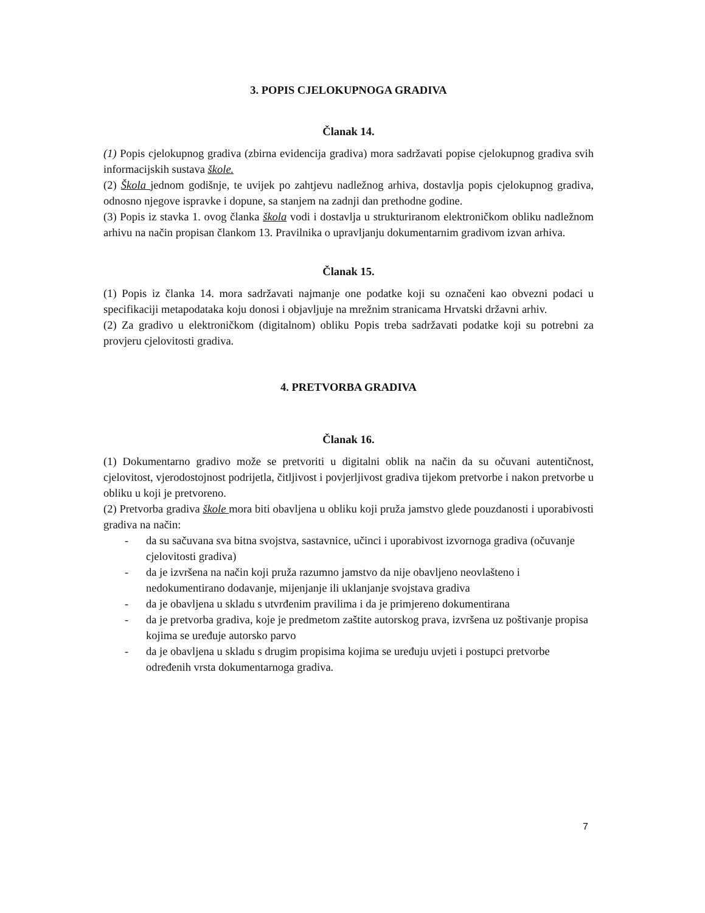3. POPIS CJELOKUPNOGA GRADIVA
Članak 14.
(1) Popis cjelokupnog gradiva (zbirna evidencija gradiva) mora sadržavati popise cjelokupnog gradiva svih informacijskih sustava škole.
(2) Škola jednom godišnje, te uvijek po zahtjevu nadležnog arhiva, dostavlja popis cjelokupnog gradiva, odnosno njegove ispravke i dopune, sa stanjem na zadnji dan prethodne godine.
(3) Popis iz stavka 1. ovog članka škola vodi i dostavlja u strukturiranom elektroničkom obliku nadležnom arhivu na način propisan člankom 13. Pravilnika o upravljanju dokumentarnim gradivom izvan arhiva.
Članak 15.
(1) Popis iz članka 14. mora sadržavati najmanje one podatke koji su označeni kao obvezni podaci u specifikaciji metapodataka koju donosi i objavljuje na mrežnim stranicama Hrvatski državni arhiv.
(2) Za gradivo u elektroničkom (digitalnom) obliku Popis treba sadržavati podatke koji su potrebni za provjeru cjelovitosti gradiva.
4. PRETVORBA GRADIVA
Članak 16.
(1) Dokumentarno gradivo može se pretvoriti u digitalni oblik na način da su očuvani autentičnost, cjelovitost, vjerodostojnost podrijetla, čitljivost i povjerljivost gradiva tijekom pretvorbe i nakon pretvorbe u obliku u koji je pretvoreno.
(2) Pretvorba gradiva škole mora biti obavljena u obliku koji pruža jamstvo glede pouzdanosti i uporabivosti gradiva na način:
- da su sačuvana sva bitna svojstva, sastavnice, učinci i uporabivost izvornoga gradiva (očuvanje cjelovitosti gradiva)
- da je izvršena na način koji pruža razumno jamstvo da nije obavljeno neovlašteno i nedokumentirano dodavanje, mijenjanje ili uklanjanje svojstava gradiva
- da je obavljena u skladu s utvrđenim pravilima i da je primjereno dokumentirana
- da je pretvorba gradiva, koje je predmetom zaštite autorskog prava, izvršena uz poštivanje propisa kojima se uređuje autorsko parvo
- da je obavljena u skladu s drugim propisima kojima se uređuju uvjeti i postupci pretvorbe određenih vrsta dokumentarnoga gradiva.
7